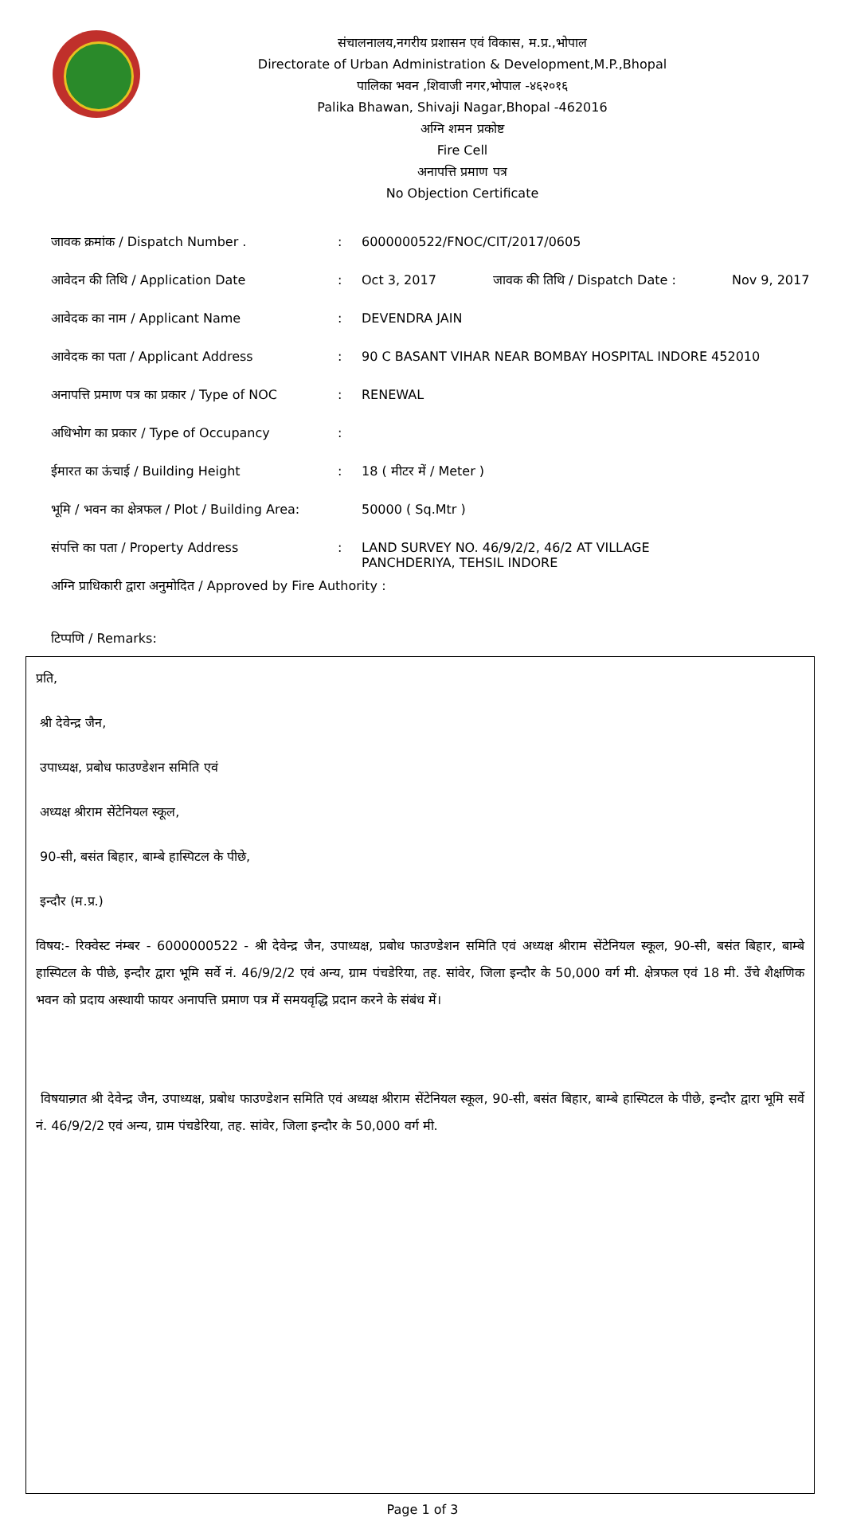संचालनालय,नगरीय प्रशासन एवं विकास, म.प्र.,भोपाल
Directorate of Urban Administration & Development,M.P.,Bhopal
पालिका भवन ,शिवाजी नगर,भोपाल -४६२०१६
Palika Bhawan, Shivaji Nagar,Bhopal -462016
अग्नि शमन प्रकोष्ट
Fire Cell
अनापत्ति प्रमाण पत्र
No Objection Certificate
| जावक क्रमांक / Dispatch Number . | : | 6000000522/FNOC/CIT/2017/0605 | | |
| आवेदन की तिथि / Application Date | : | Oct 3, 2017 | जावक की तिथि / Dispatch Date : | Nov 9, 2017 |
| आवेदक का नाम / Applicant Name | : | DEVENDRA JAIN | | |
| आवेदक का पता / Applicant Address | : | 90 C BASANT VIHAR NEAR BOMBAY HOSPITAL INDORE 452010 | | |
| अनापत्ति प्रमाण पत्र का प्रकार / Type of NOC | : | RENEWAL | | |
| अधिभोग का प्रकार / Type of Occupancy | : | | | |
| ईमारत का ऊंचाई / Building Height | : | 18 ( मीटर में / Meter ) | | |
| भूमि / भवन का क्षेत्रफल / Plot / Building Area: | | 50000 ( Sq.Mtr ) | | |
| संपत्ति का पता / Property Address | : | LAND SURVEY NO. 46/9/2/2, 46/2 AT VILLAGE PANCHDERIYA, TEHSIL INDORE | | |
| अग्नि प्राधिकारी द्वारा अनुमोदित / Approved by Fire Authority : | | | | |
| टिप्पणि / Remarks: | | | | |
प्रति,
श्री देवेन्द्र जैन,
उपाध्यक्ष, प्रबोध फाउण्डेशन समिति एवं
अध्यक्ष श्रीराम सेंटेनियल स्कूल,
90-सी, बसंत बिहार, बाम्बे हास्पिटल के पीछे,
इन्दौर (म.प्र.)
विषय:- रिक्वेस्ट नंम्बर - 6000000522 - श्री देवेन्द्र जैन, उपाध्यक्ष, प्रबोध फाउण्डेशन समिति एवं अध्यक्ष श्रीराम सेंटेनियल स्कूल, 90-सी, बसंत बिहार, बाम्बे हास्पिटल के पीछे, इन्दौर द्वारा भूमि सर्वे नं. 46/9/2/2 एवं अन्य, ग्राम पंचडेरिया, तह. सांवेर, जिला इन्दौर के 50,000 वर्ग मी. क्षेत्रफल एवं 18 मी. उँचे शैक्षणिक भवन को प्रदाय अस्थायी फायर अनापत्ति प्रमाण पत्र में समयवृद्धि प्रदान करने के संबंध में।
विषयान्र्गत श्री देवेन्द्र जैन, उपाध्यक्ष, प्रबोध फाउण्डेशन समिति एवं अध्यक्ष श्रीराम सेंटेनियल स्कूल, 90-सी, बसंत बिहार, बाम्बे हास्पिटल के पीछे, इन्दौर द्वारा भूमि सर्वे नं. 46/9/2/2 एवं अन्य, ग्राम पंचडेरिया, तह. सांवेर, जिला इन्दौर के 50,000 वर्ग मी.
Page 1 of 3